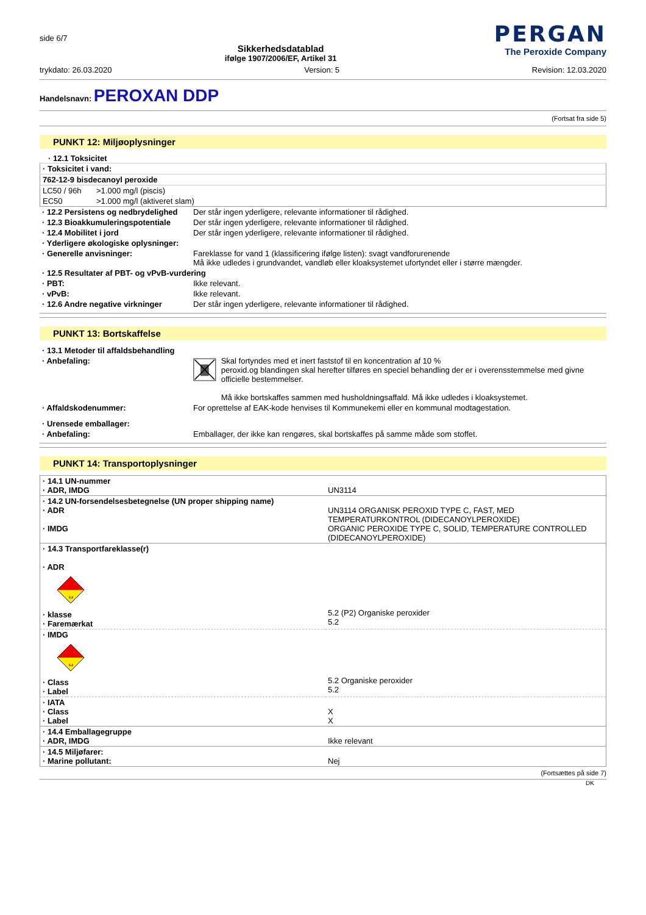side 6/7
Sikkerhedsdatablad
ifølge 1907/2006/EF, Artikel 31
PERGAN
The Peroxide Company
trykdato: 26.03.2020 Version: 5 Revision: 12.03.2020
Handelsnavn: PEROXAN DDP
(Fortsat fra side 5)
PUNKT 12: Miljøoplysninger
· 12.1 Toksicitet
| · Toksicitet i vand: | |
| 762-12-9 bisdecanoyl peroxide | |
| LC50 / 96h | >1.000 mg/l (piscis) |
| EC50 | >1.000 mg/l (aktiveret slam) |
| · 12.2 Persistens og nedbrydelighed | Der står ingen yderligere, relevante informationer til rådighed. |
| · 12.3 Bioakkumuleringspotentiale | Der står ingen yderligere, relevante informationer til rådighed. |
| · 12.4 Mobilitet i jord | Der står ingen yderligere, relevante informationer til rådighed. |
| · Yderligere økologiske oplysninger: | |
| · Generelle anvisninger: | Fareklasse for vand 1 (klassificering ifølge listen): svagt vandforurenende Må ikke udledes i grundvandet, vandløb eller kloaksystemet ufortyndet eller i større mængder. |
| · 12.5 Resultater af PBT- og vPvB-vurdering | |
| · PBT: | Ikke relevant. |
| · vPvB: | Ikke relevant. |
| · 12.6 Andre negative virkninger | Der står ingen yderligere, relevante informationer til rådighed. |
PUNKT 13: Bortskaffelse
| · 13.1 Metoder til affaldsbehandling | |
| · Anbefaling: | Skal fortyndes med et inert faststof til en koncentration af 10 % peroxid.og blandingen skal herefter tilføres en speciel behandling der er i overensstemmelse med givne officielle bestemmelser. Må ikke bortskaffes sammen med husholdningsaffald. Må ikke udledes i kloaksystemet. |
| · Affaldskodenummer: | For oprettelse af EAK-kode henvises til Kommunekemi eller en kommunal modtagestation. |
| · Urensede emballager: | |
| · Anbefaling: | Emballager, der ikke kan rengøres, skal bortskaffes på samme måde som stoffet. |
PUNKT 14: Transportoplysninger
| · 14.1 UN-nummer · ADR, IMDG | UN3114 |
| · 14.2 UN-forsendelsesbetegnelse (UN proper shipping name) · ADR · IMDG | UN3114 ORGANISK PEROXID TYPE C, FAST, MED TEMPERATURKONTROL (DIDECANOYLPEROXIDE) ORGANIC PEROXIDE TYPE C, SOLID, TEMPERATURE CONTROLLED (DIDECANOYLPEROXIDE) |
| · 14.3 Transportfareklasse(r) · ADR 5.2 · klasse · Faremærkat | 5.2 (P2) Organiske peroxider 5.2 |
| · IMDG 5.2 · Class · Label | 5.2 Organiske peroxider 5.2 |
| · IATA · Class · Label | X X |
| · 14.4 Emballagegruppe · ADR, IMDG | Ikke relevant |
| · 14.5 Miljøfarer: · Marine pollutant: | Nej |
(Fortsættes på side 7)
DK